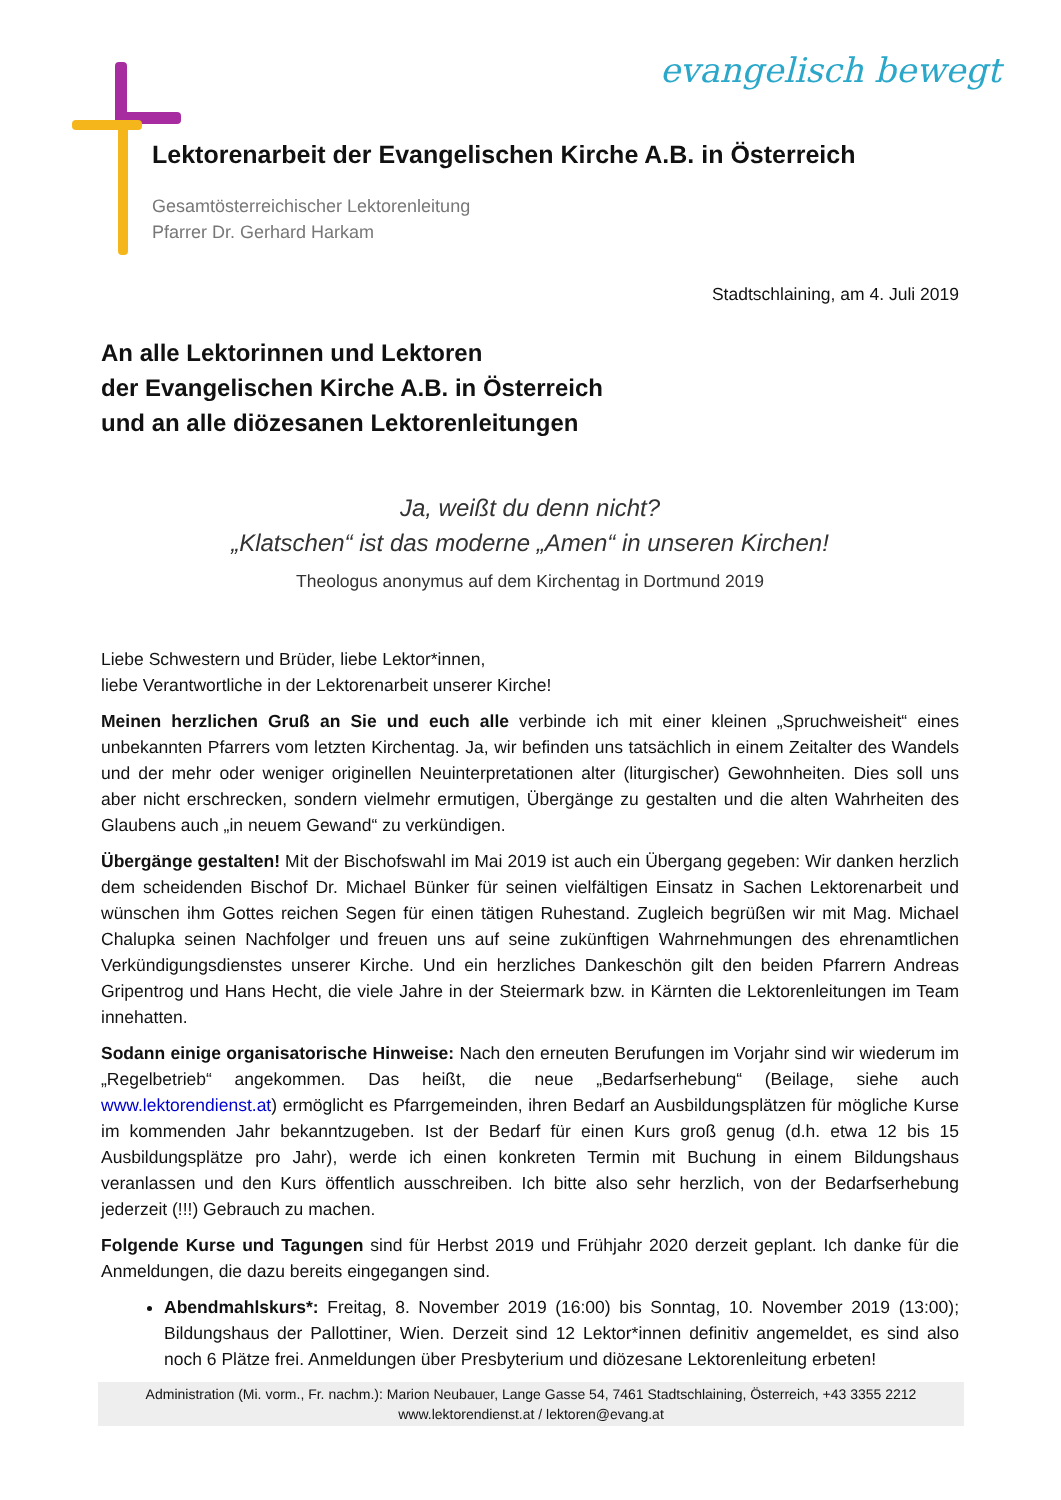evangelisch bewegt
Lektorenarbeit der Evangelischen Kirche A.B. in Österreich
Gesamtösterreichischer Lektorenleitung
Pfarrer Dr. Gerhard Harkam
Stadtschlaining, am 4. Juli 2019
An alle Lektorinnen und Lektoren
der Evangelischen Kirche A.B. in Österreich
und an alle diözesanen Lektorenleitungen
Ja, weißt du denn nicht?
„Klatschen“ ist das moderne „Amen“ in unseren Kirchen!
Theologus anonymus auf dem Kirchentag in Dortmund 2019
Liebe Schwestern und Brüder, liebe Lektor*innen,
liebe Verantwortliche in der Lektorenarbeit unserer Kirche!
Meinen herzlichen Gruß an Sie und euch alle verbinde ich mit einer kleinen „Spruchweisheit“ eines unbekannten Pfarrers vom letzten Kirchentag. Ja, wir befinden uns tatsächlich in einem Zeitalter des Wandels und der mehr oder weniger originellen Neuinterpretationen alter (liturgischer) Gewohnheiten. Dies soll uns aber nicht erschrecken, sondern vielmehr ermutigen, Übergänge zu gestalten und die alten Wahrheiten des Glaubens auch „in neuem Gewand“ zu verkündigen.
Übergänge gestalten! Mit der Bischofswahl im Mai 2019 ist auch ein Übergang gegeben: Wir danken herzlich dem scheidenden Bischof Dr. Michael Bünker für seinen vielfältigen Einsatz in Sachen Lektorenarbeit und wünschen ihm Gottes reichen Segen für einen tätigen Ruhestand. Zugleich begrüßen wir mit Mag. Michael Chalupka seinen Nachfolger und freuen uns auf seine zukünftigen Wahrnehmungen des ehrenamtlichen Verkündigungsdienstes unserer Kirche. Und ein herzliches Dankeschön gilt den beiden Pfarrern Andreas Gripentrog und Hans Hecht, die viele Jahre in der Steiermark bzw. in Kärnten die Lektorenleitungen im Team innehatten.
Sodann einige organisatorische Hinweise: Nach den erneuten Berufungen im Vorjahr sind wir wiederum im „Regelbetrieb“ angekommen. Das heißt, die neue „Bedarfserhebung“ (Beilage, siehe auch www.lektorendienst.at) ermöglicht es Pfarrgemeinden, ihren Bedarf an Ausbildungsplätzen für mögliche Kurse im kommenden Jahr bekanntzugeben. Ist der Bedarf für einen Kurs groß genug (d.h. etwa 12 bis 15 Ausbildungsplätze pro Jahr), werde ich einen konkreten Termin mit Buchung in einem Bildungshaus veranlassen und den Kurs öffentlich ausschreiben. Ich bitte also sehr herzlich, von der Bedarfserhebung jederzeit (!!!) Gebrauch zu machen.
Folgende Kurse und Tagungen sind für Herbst 2019 und Frühjahr 2020 derzeit geplant. Ich danke für die Anmeldungen, die dazu bereits eingegangen sind.
Abendmahlskurs*: Freitag, 8. November 2019 (16:00) bis Sonntag, 10. November 2019 (13:00); Bildungshaus der Pallottiner, Wien. Derzeit sind 12 Lektor*innen definitiv angemeldet, es sind also noch 6 Plätze frei. Anmeldungen über Presbyterium und diözesane Lektorenleitung erbeten!
Administration (Mi. vorm., Fr. nachm.): Marion Neubauer, Lange Gasse 54, 7461 Stadtschlaining, Österreich, +43 3355 2212
www.lektorendienst.at / lektoren@evang.at